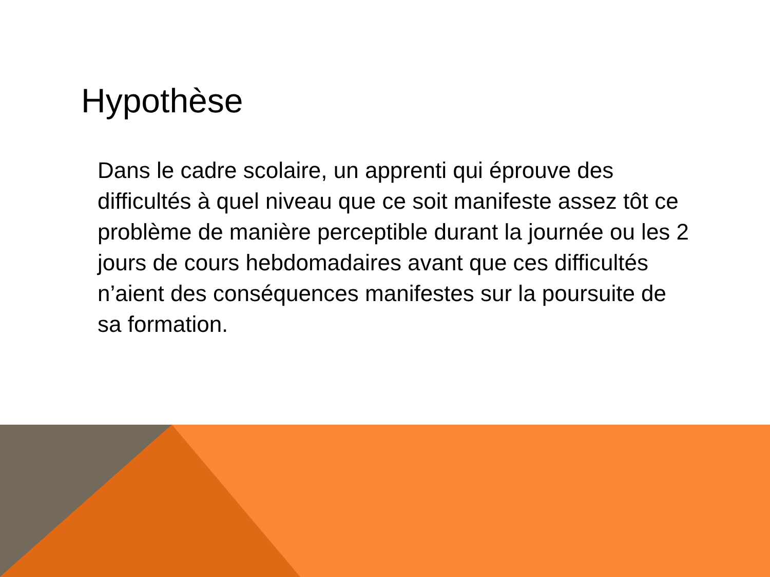Hypothèse
Dans le cadre scolaire, un apprenti qui éprouve des difficultés à quel niveau que ce soit manifeste assez tôt ce problème de manière perceptible durant la journée ou les 2 jours de cours hebdomadaires avant que ces difficultés n’aient des conséquences manifestes sur la poursuite de sa formation.